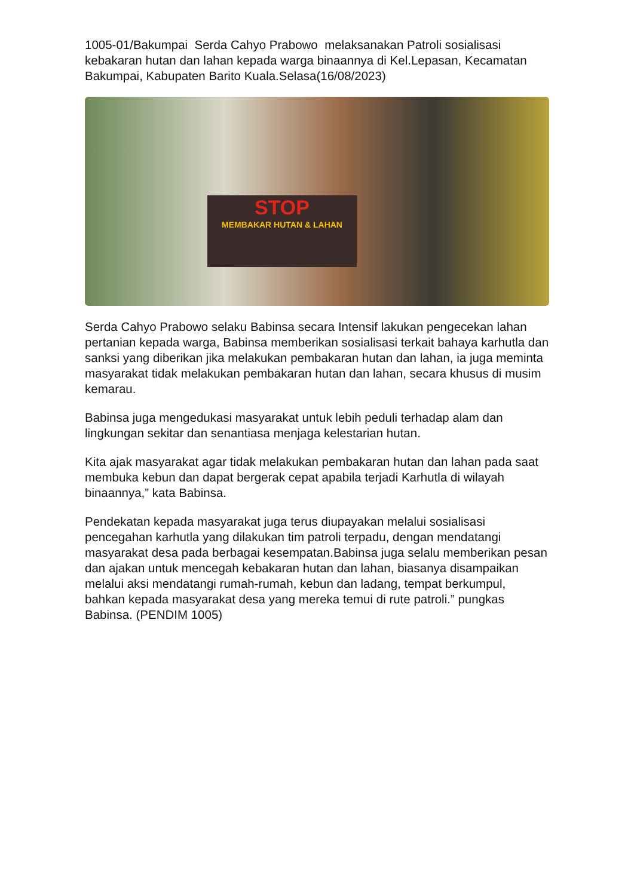1005-01/Bakumpai Serda Cahyo Prabowo melaksanakan Patroli sosialisasi kebakaran hutan dan lahan kepada warga binaannya di Kel.Lepasan, Kecamatan Bakumpai, Kabupaten Barito Kuala.Selasa(16/08/2023)
STOP
MEMBAKAR HUTAN & LAHAN
Serda Cahyo Prabowo selaku Babinsa secara Intensif lakukan pengecekan lahan pertanian kepada warga, Babinsa memberikan sosialisasi terkait bahaya karhutla dan sanksi yang diberikan jika melakukan pembakaran hutan dan lahan, ia juga meminta masyarakat tidak melakukan pembakaran hutan dan lahan, secara khusus di musim kemarau.
Babinsa juga mengedukasi masyarakat untuk lebih peduli terhadap alam dan lingkungan sekitar dan senantiasa menjaga kelestarian hutan.
Kita ajak masyarakat agar tidak melakukan pembakaran hutan dan lahan pada saat membuka kebun dan dapat bergerak cepat apabila terjadi Karhutla di wilayah binaannya,” kata Babinsa.
Pendekatan kepada masyarakat juga terus diupayakan melalui sosialisasi pencegahan karhutla yang dilakukan tim patroli terpadu, dengan mendatangi masyarakat desa pada berbagai kesempatan.Babinsa juga selalu memberikan pesan dan ajakan untuk mencegah kebakaran hutan dan lahan, biasanya disampaikan melalui aksi mendatangi rumah-rumah, kebun dan ladang, tempat berkumpul, bahkan kepada masyarakat desa yang mereka temui di rute patroli.” pungkas Babinsa. (PENDIM 1005)